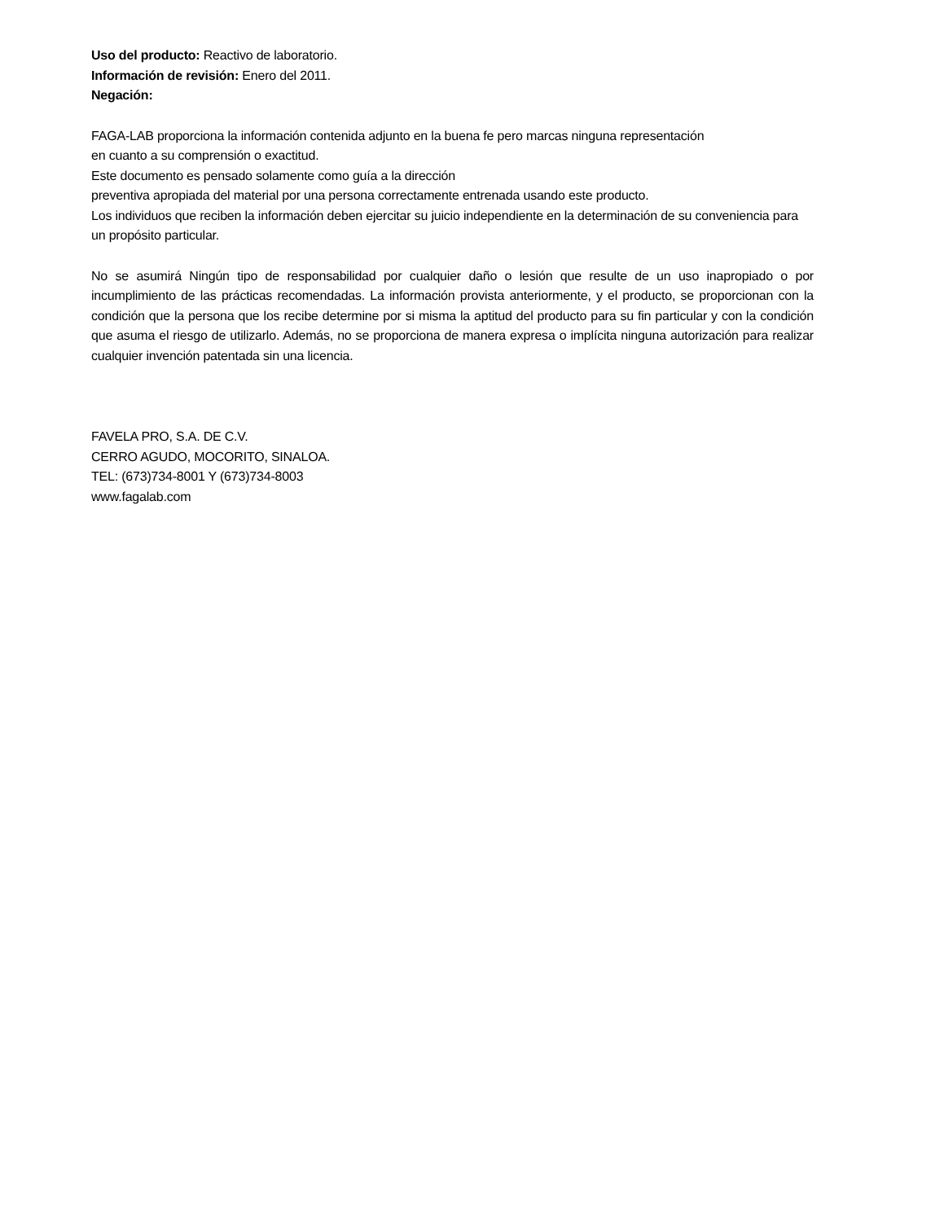Uso del producto: Reactivo de laboratorio.
Información de revisión: Enero del 2011.
Negación:
FAGA-LAB proporciona la información contenida adjunto en la buena fe pero marcas ninguna representación
en cuanto a su comprensión o exactitud.
Este documento es pensado solamente como guía a la dirección
preventiva apropiada del material por una persona correctamente entrenada usando este producto.
Los individuos que reciben la información deben ejercitar su juicio independiente en la determinación de su conveniencia para un propósito particular.
No se asumirá Ningún tipo de responsabilidad por cualquier daño o lesión que resulte de un uso inapropiado o por incumplimiento de las prácticas recomendadas. La información provista anteriormente, y el producto, se proporcionan con la condición que la persona que los recibe determine por si misma la aptitud del producto para su fin particular y con la condición que asuma el riesgo de utilizarlo. Además, no se proporciona de manera expresa o implícita ninguna autorización para realizar cualquier invención patentada sin una licencia.
FAVELA PRO, S.A. DE C.V.
CERRO AGUDO, MOCORITO, SINALOA.
TEL: (673)734-8001 Y (673)734-8003
www.fagalab.com